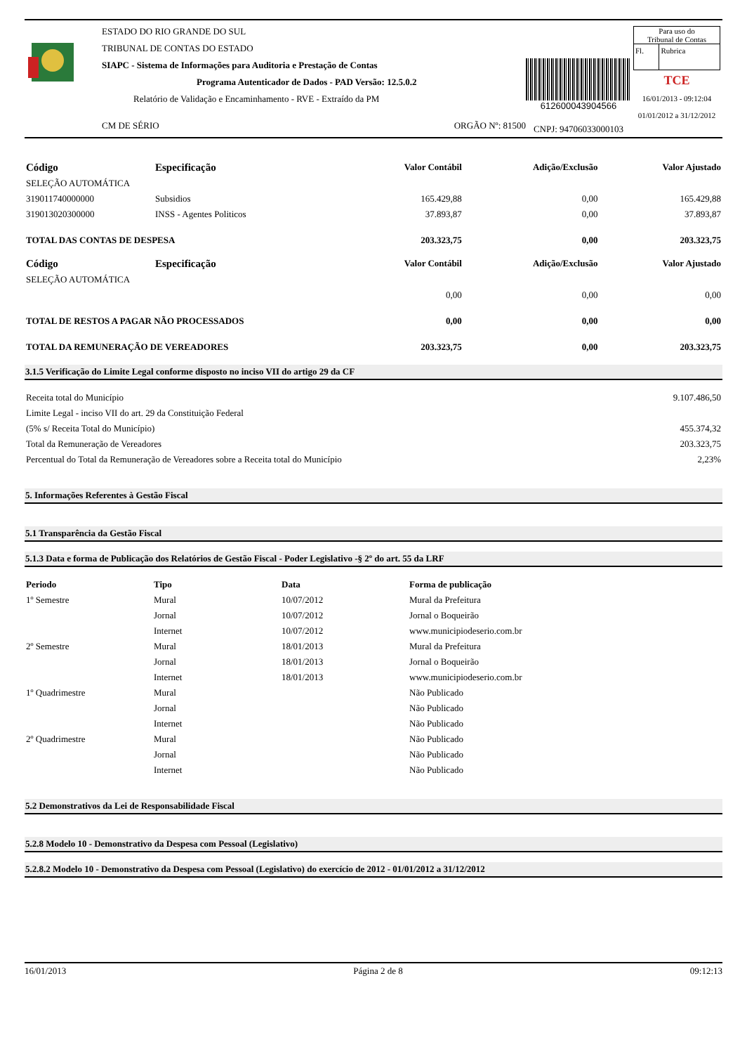ESTADO DO RIO GRANDE DO SUL
TRIBUNAL DE CONTAS DO ESTADO
SIAPC - Sistema de Informações para Auditoria e Prestação de Contas
Programa Autenticador de Dados - PAD Versão: 12.5.0.2
Relatório de Validação e Encaminhamento - RVE - Extraído da PM
CM DE SÉRIO ORGÃO Nº: 81500
612600043904566
CNPJ: 94706033000103
Para uso do
Tribunal de Contas
| Fl. | Rubrica |
TCE
16/01/2013 - 09:12:04
01/01/2012 a 31/12/2012
| Código | Especificação | Valor Contábil | Adição/Exclusão | Valor Ajustado |
| --- | --- | --- | --- | --- |
| SELEÇÃO AUTOMÁTICA | | | | |
| 319011740000000 | Subsidios | 165.429,88 | 0,00 | 165.429,88 |
| 319013020300000 | INSS - Agentes Politicos | 37.893,87 | 0,00 | 37.893,87 |
| TOTAL DAS CONTAS DE DESPESA | | 203.323,75 | 0,00 | 203.323,75 |
| Código | Especificação | Valor Contábil | Adição/Exclusão | Valor Ajustado |
| SELEÇÃO AUTOMÁTICA | | | | |
| | | 0,00 | 0,00 | 0,00 |
| TOTAL DE RESTOS A PAGAR NÃO PROCESSADOS | | 0,00 | 0,00 | 0,00 |
| TOTAL DA REMUNERAÇÃO DE VEREADORES | | 203.323,75 | 0,00 | 203.323,75 |
3.1.5 Verificação do Limite Legal conforme disposto no inciso VII do artigo 29 da CF
| Receita total do Município | 9.107.486,50 |
| Limite Legal - inciso VII do art. 29 da Constituição Federal | |
| (5% s/ Receita Total do Município) | 455.374,32 |
| Total da Remuneração de Vereadores | 203.323,75 |
| Percentual do Total da Remuneração de Vereadores sobre a Receita total do Município | 2,23% |
5. Informações Referentes à Gestão Fiscal
5.1 Transparência da Gestão Fiscal
5.1.3 Data e forma de Publicação dos Relatórios de Gestão Fiscal - Poder Legislativo -§ 2º do art. 55 da LRF
| Periodo | Tipo | Data | Forma de publicação |
| --- | --- | --- | --- |
| 1º Semestre | Mural | 10/07/2012 | Mural da Prefeitura |
| | Jornal | 10/07/2012 | Jornal o Boqueirão |
| | Internet | 10/07/2012 | www.municipiodeserio.com.br |
| 2º Semestre | Mural | 18/01/2013 | Mural da Prefeitura |
| | Jornal | 18/01/2013 | Jornal o Boqueirão |
| | Internet | 18/01/2013 | www.municipiodeserio.com.br |
| 1º Quadrimestre | Mural | | Não Publicado |
| | Jornal | | Não Publicado |
| | Internet | | Não Publicado |
| 2º Quadrimestre | Mural | | Não Publicado |
| | Jornal | | Não Publicado |
| | Internet | | Não Publicado |
5.2 Demonstrativos da Lei de Responsabilidade Fiscal
5.2.8 Modelo 10 - Demonstrativo da Despesa com Pessoal (Legislativo)
5.2.8.2 Modelo 10 - Demonstrativo da Despesa com Pessoal (Legislativo) do exercício de 2012 - 01/01/2012 a 31/12/2012
16/01/2013 Página 2 de 8 09:12:13